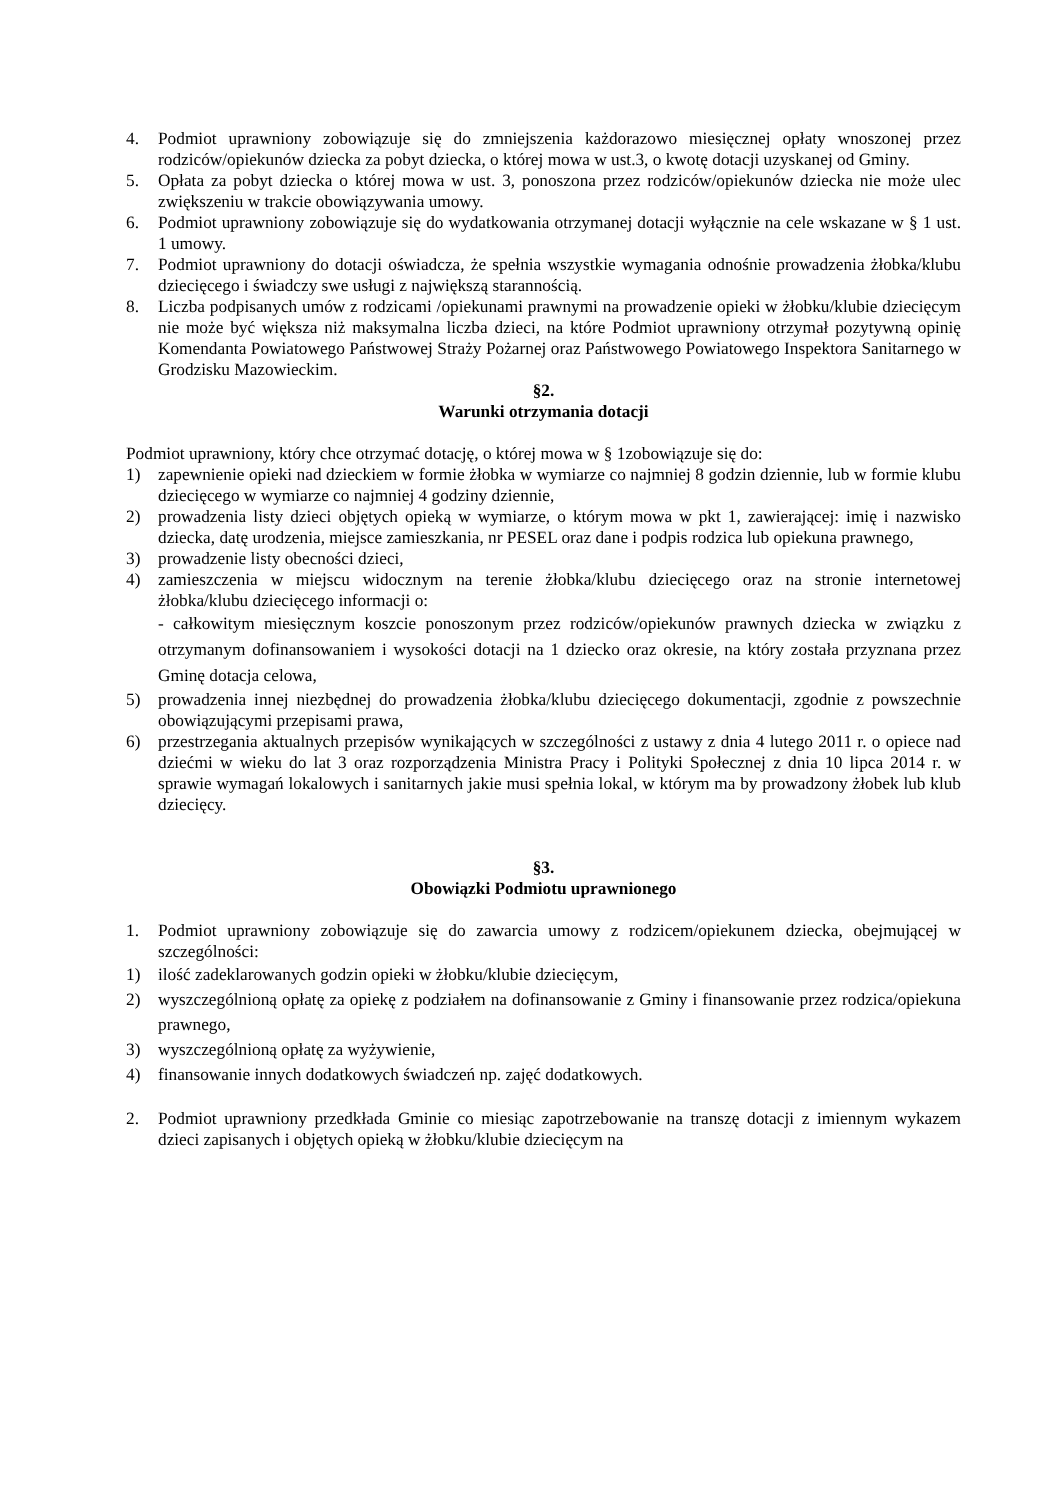4. Podmiot uprawniony zobowiązuje się do zmniejszenia każdorazowo miesięcznej opłaty wnoszonej przez rodziców/opiekunów dziecka za pobyt dziecka, o której mowa w ust.3, o kwotę dotacji uzyskanej od Gminy.
5. Opłata za pobyt dziecka o której mowa w ust. 3, ponoszona przez rodziców/opiekunów dziecka nie może ulec zwiększeniu w trakcie obowiązywania umowy.
6. Podmiot uprawniony zobowiązuje się do wydatkowania otrzymanej dotacji wyłącznie na cele wskazane w § 1 ust. 1 umowy.
7. Podmiot uprawniony do dotacji oświadcza, że spełnia wszystkie wymagania odnośnie prowadzenia żłobka/klubu dziecięcego i świadczy swe usługi z największą starannością.
8. Liczba podpisanych umów z rodzicami /opiekunami prawnymi na prowadzenie opieki w żłobku/klubie dziecięcym nie może być większa niż maksymalna liczba dzieci, na które Podmiot uprawniony otrzymał pozytywną opinię Komendanta Powiatowego Państwowej Straży Pożarnej oraz Państwowego Powiatowego Inspektora Sanitarnego w Grodzisku Mazowieckim.
§2.
Warunki otrzymania dotacji
Podmiot uprawniony, który chce otrzymać dotację, o której mowa w § 1zobowiązuje się do:
1) zapewnienie opieki nad dzieckiem w formie żłobka w wymiarze co najmniej 8 godzin dziennie, lub w formie klubu dziecięcego w wymiarze co najmniej 4 godziny dziennie,
2) prowadzenia listy dzieci objętych opieką w wymiarze, o którym mowa w pkt 1, zawierającej: imię i nazwisko dziecka, datę urodzenia, miejsce zamieszkania, nr PESEL oraz dane i podpis rodzica lub opiekuna prawnego,
3) prowadzenie listy obecności dzieci,
4) zamieszczenia w miejscu widocznym na terenie żłobka/klubu dziecięcego oraz na stronie internetowej żłobka/klubu dziecięcego informacji o:
- całkowitym miesięcznym koszcie ponoszonym przez rodziców/opiekunów prawnych dziecka w związku z otrzymanym dofinansowaniem i wysokości dotacji na 1 dziecko oraz okresie, na który została przyznana przez Gminę dotacja celowa,
5) prowadzenia innej niezbędnej do prowadzenia żłobka/klubu dziecięcego dokumentacji, zgodnie z powszechnie obowiązującymi przepisami prawa,
6) przestrzegania aktualnych przepisów wynikających w szczególności z ustawy z dnia 4 lutego 2011 r. o opiece nad dziećmi w wieku do lat 3 oraz rozporządzenia Ministra Pracy i Polityki Społecznej z dnia 10 lipca 2014 r. w sprawie wymagań lokalowych i sanitarnych jakie musi spełnia lokal, w którym ma by prowadzony żłobek lub klub dziecięcy.
§3.
Obowiązki Podmiotu uprawnionego
1. Podmiot uprawniony zobowiązuje się do zawarcia umowy z rodzicem/opiekunem dziecka, obejmującej w szczególności:
1) ilość zadeklarowanych godzin opieki w żłobku/klubie dziecięcym,
2) wyszczególnioną opłatę za opiekę z podziałem na dofinansowanie z Gminy i finansowanie przez rodzica/opiekuna prawnego,
3) wyszczególnioną opłatę za wyżywienie,
4) finansowanie innych dodatkowych świadczeń np. zajęć dodatkowych.
2. Podmiot uprawniony przedkłada Gminie co miesiąc zapotrzebowanie na transzę dotacji z imiennym wykazem dzieci zapisanych i objętych opieką w żłobku/klubie dziecięcym na